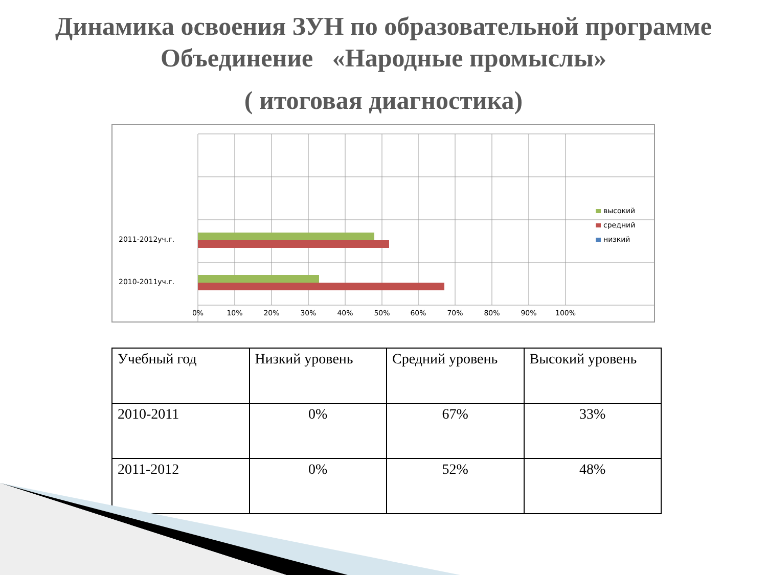Динамика освоения ЗУН по образовательной программе
Объединение «Народные промыслы»
( итоговая диагностика)
2011-2012уч.г.
2010-2011уч.г.
0%
10%
20%
30%
40%
50%
60%
70%
80%
90%
100%
высокий
средний
низкий
| Учебный год | Низкий уровень | Средний уровень | Высокий уровень |
| 2010-2011 | 0% | 67% | 33% |
| 2011-2012 | 0% | 52% | 48% |